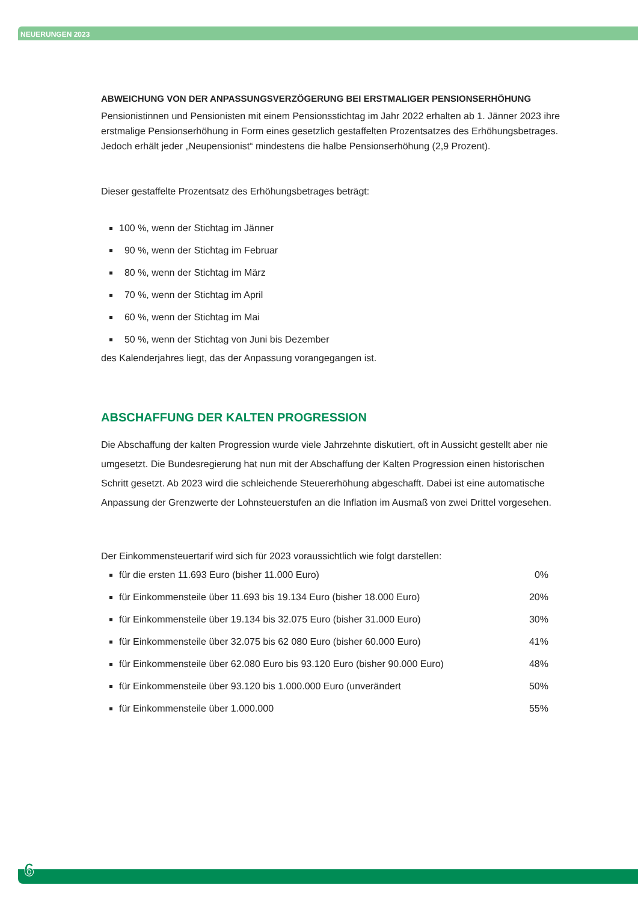NEUERUNGEN 2023
ABWEICHUNG VON DER ANPASSUNGSVERZÖGERUNG BEI ERSTMALIGER PENSIONSERHÖHUNG
Pensionistinnen und Pensionisten mit einem Pensionsstichtag im Jahr 2022 erhalten ab 1. Jänner 2023 ihre erstmalige Pensionserhöhung in Form eines gesetzlich gestaffelten Prozentsatzes des Erhöhungsbetrages. Jedoch erhält jeder „Neupensionist“ mindestens die halbe Pensionserhöhung (2,9 Prozent).
Dieser gestaffelte Prozentsatz des Erhöhungsbetrages beträgt:
100 %, wenn der Stichtag im Jänner
90 %, wenn der Stichtag im Februar
80 %, wenn der Stichtag im März
70 %, wenn der Stichtag im April
60 %, wenn der Stichtag im Mai
50 %, wenn der Stichtag von Juni bis Dezember
des Kalenderjahres liegt, das der Anpassung vorangegangen ist.
ABSCHAFFUNG DER KALTEN PROGRESSION
Die Abschaffung der kalten Progression wurde viele Jahrzehnte diskutiert, oft in Aussicht gestellt aber nie umgesetzt. Die Bundesregierung hat nun mit der Abschaffung der Kalten Progression einen historischen Schritt gesetzt. Ab 2023 wird die schleichende Steuererhöhung abgeschafft. Dabei ist eine automatische Anpassung der Grenzwerte der Lohnsteuerstufen an die Inflation im Ausmaß von zwei Drittel vorgesehen.
Der Einkommensteuertarif wird sich für 2023 voraussichtlich wie folgt darstellen:
für die ersten 11.693 Euro (bisher 11.000 Euro) 0%
für Einkommensteile über 11.693 bis 19.134 Euro (bisher 18.000 Euro) 20%
für Einkommensteile über 19.134 bis 32.075 Euro (bisher 31.000 Euro) 30%
für Einkommensteile über 32.075 bis 62 080 Euro (bisher 60.000 Euro) 41%
für Einkommensteile über 62.080 Euro bis 93.120 Euro (bisher 90.000 Euro) 48%
für Einkommensteile über 93.120 bis 1.000.000 Euro (unverändert 50%
für Einkommensteile über 1.000.000 55%
6